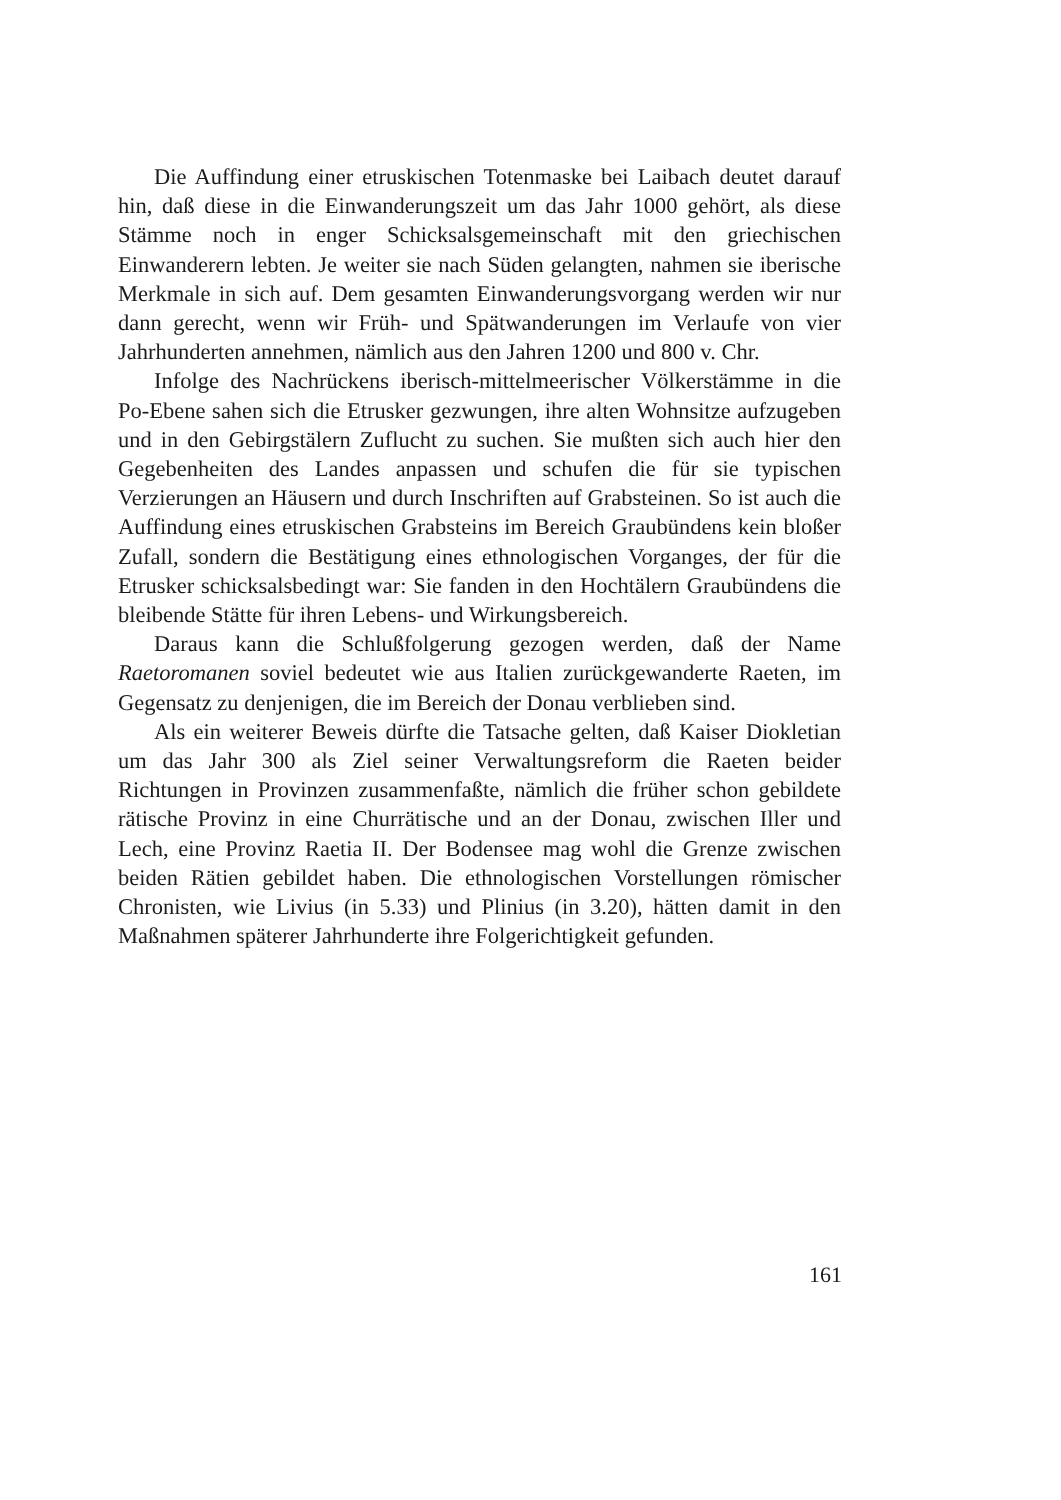Die Auffindung einer etruskischen Totenmaske bei Laibach deutet darauf hin, daß diese in die Einwanderungszeit um das Jahr 1000 gehört, als diese Stämme noch in enger Schicksalsgemeinschaft mit den griechischen Einwanderern lebten. Je weiter sie nach Süden gelangten, nahmen sie iberische Merkmale in sich auf. Dem gesamten Einwanderungsvorgang werden wir nur dann gerecht, wenn wir Früh- und Spätwanderungen im Verlaufe von vier Jahrhunderten annehmen, nämlich aus den Jahren 1200 und 800 v. Chr.
Infolge des Nachrückens iberisch-mittelmeerischer Völkerstämme in die Po-Ebene sahen sich die Etrusker gezwungen, ihre alten Wohnsitze aufzugeben und in den Gebirgstälern Zuflucht zu suchen. Sie mußten sich auch hier den Gegebenheiten des Landes anpassen und schufen die für sie typischen Verzierungen an Häusern und durch Inschriften auf Grabsteinen. So ist auch die Auffindung eines etruskischen Grabsteins im Bereich Graubündens kein bloßer Zufall, sondern die Bestätigung eines ethnologischen Vorganges, der für die Etrusker schicksalsbedingt war: Sie fanden in den Hochtälern Graubündens die bleibende Stätte für ihren Lebens- und Wirkungsbereich.
Daraus kann die Schlußfolgerung gezogen werden, daß der Name Raetoromanen soviel bedeutet wie aus Italien zurückgewanderte Raeten, im Gegensatz zu denjenigen, die im Bereich der Donau verblieben sind.
Als ein weiterer Beweis dürfte die Tatsache gelten, daß Kaiser Diokletian um das Jahr 300 als Ziel seiner Verwaltungsreform die Raeten beider Richtungen in Provinzen zusammenfaßte, nämlich die früher schon gebildete rätische Provinz in eine Churrätische und an der Donau, zwischen Iller und Lech, eine Provinz Raetia II. Der Bodensee mag wohl die Grenze zwischen beiden Rätien gebildet haben. Die ethnologischen Vorstellungen römischer Chronisten, wie Livius (in 5.33) und Plinius (in 3.20), hätten damit in den Maßnahmen späterer Jahrhunderte ihre Folgerichtigkeit gefunden.
161